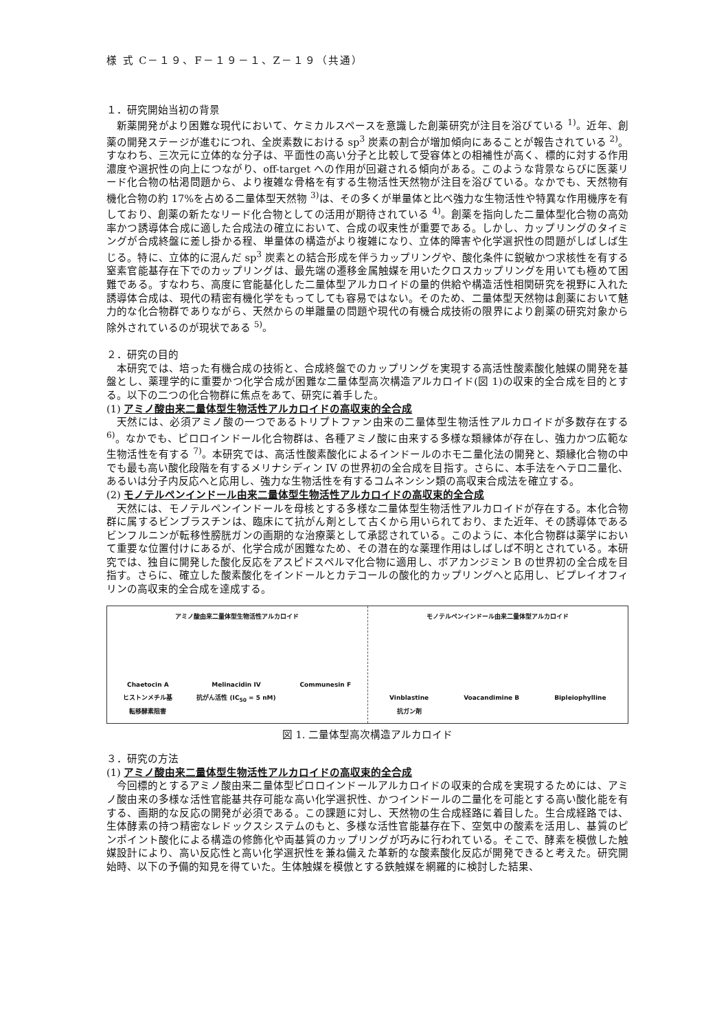様 式 C－１９、F－１９－１、Z－１９（共通）
１．研究開始当初の背景
新薬開発がより困難な現代において、ケミカルスペースを意識した創薬研究が注目を浴びている <sup>1)</sup>。近年、創薬の開発ステージが進むにつれ、全炭素数における sp<sup>3</sup> 炭素の割合が増加傾向にあることが報告されている <sup>2)</sup>。すなわち、三次元に立体的な分子は、平面性の高い分子と比較して受容体との相補性が高く、標的に対する作用濃度や選択性の向上につながり、off-target への作用が回避される傾向がある。このような背景ならびに医薬リード化合物の枯渇問題から、より複雑な骨格を有する生物活性天然物が注目を浴びている。なかでも、天然物有機化合物の約 17%を占める二量体型天然物 <sup>3)</sup>は、その多くが単量体と比べ強力な生物活性や特異な作用機序を有しており、創薬の新たなリード化合物としての活用が期待されている <sup>4)</sup>。創薬を指向した二量体型化合物の高効率かつ誘導体合成に適した合成法の確立において、合成の収束性が重要である。しかし、カップリングのタイミングが合成終盤に差し掛かる程、単量体の構造がより複雑になり、立体的障害や化学選択性の問題がしばしば生じる。特に、立体的に混んだ sp<sup>3</sup> 炭素との結合形成を伴うカップリングや、酸化条件に鋭敏かつ求核性を有する窒素官能基存在下でのカップリングは、最先端の遷移金属触媒を用いたクロスカップリングを用いても極めて困難である。すなわち、高度に官能基化した二量体型アルカロイドの量的供給や構造活性相関研究を視野に入れた誘導体合成は、現代の精密有機化学をもってしても容易ではない。そのため、二量体型天然物は創薬において魅力的な化合物群でありながら、天然からの単離量の問題や現代の有機合成技術の限界により創薬の研究対象から除外されているのが現状である <sup>5)</sup>。
２．研究の目的
本研究では、培った有機合成の技術と、合成終盤でのカップリングを実現する高活性酸素酸化触媒の開発を基盤とし、薬理学的に重要かつ化学合成が困難な二量体型高次構造アルカロイド(図 1)の収束的全合成を目的とする。以下の二つの化合物群に焦点をあて、研究に着手した。
(1) アミノ酸由来二量体型生物活性アルカロイドの高収束的全合成
天然には、必須アミノ酸の一つであるトリプトファン由来の二量体型生物活性アルカロイドが多数存在する <sup>6)</sup>。なかでも、ピロロインドール化合物群は、各種アミノ酸に由来する多様な類縁体が存在し、強力かつ広範な生物活性を有する <sup>7)</sup>。本研究では、高活性酸素酸化によるインドールのホモ二量化法の開発と、類縁化合物の中でも最も高い酸化段階を有するメリナシディン IV の世界初の全合成を目指す。さらに、本手法をヘテロ二量化、あるいは分子内反応へと応用し、強力な生物活性を有するコムネンシン類の高収束合成法を確立する。
(2) モノテルペンインドール由来二量体型生物活性アルカロイドの高収束的全合成
天然には、モノテルペンインドールを母核とする多様な二量体型生物活性アルカロイドが存在する。本化合物群に属するビンブラスチンは、臨床にて抗がん剤として古くから用いられており、また近年、その誘導体であるビンフルニンが転移性膀胱ガンの画期的な治療薬として承認されている。このように、本化合物群は薬学において重要な位置付けにあるが、化学合成が困難なため、その潜在的な薬理作用はしばしば不明とされている。本研究では、独自に開発した酸化反応をアスピドスペルマ化合物に適用し、ボアカンジミン B の世界初の全合成を目指す。さらに、確立した酸素酸化をインドールとカテコールの酸化的カップリングへと応用し、ビプレイオフィリンの高収束的全合成を達成する。
アミノ酸由来二量体型生物活性アルカロイド
Chaetocin A
ヒストンメチル基
転移酵素阻害 Melinacidin IV
抗がん活性 (IC<sub>50</sub> = 5 nM) Communesin F
モノテルペンインドール由来二量体型アルカロイド
Vinblastine
抗ガン剤 Voacandimine B Bipleiophylline
図 1. 二量体型高次構造アルカロイド
３．研究の方法
(1) アミノ酸由来二量体型生物活性アルカロイドの高収束的全合成
今回標的とするアミノ酸由来二量体型ピロロインドールアルカロイドの収束的合成を実現するためには、アミノ酸由来の多様な活性官能基共存可能な高い化学選択性、かつインドールの二量化を可能とする高い酸化能を有する、画期的な反応の開発が必須である。この課題に対し、天然物の生合成経路に着目した。生合成経路では、生体酵素の持つ精密なレドックスシステムのもと、多様な活性官能基存在下、空気中の酸素を活用し、基質のピンポイント酸化による構造の修飾化や両基質のカップリングが巧みに行われている。そこで、酵素を模倣した触媒設計により、高い反応性と高い化学選択性を兼ね備えた革新的な酸素酸化反応が開発できると考えた。研究開始時、以下の予備的知見を得ていた。生体触媒を模倣とする鉄触媒を網羅的に検討した結果、